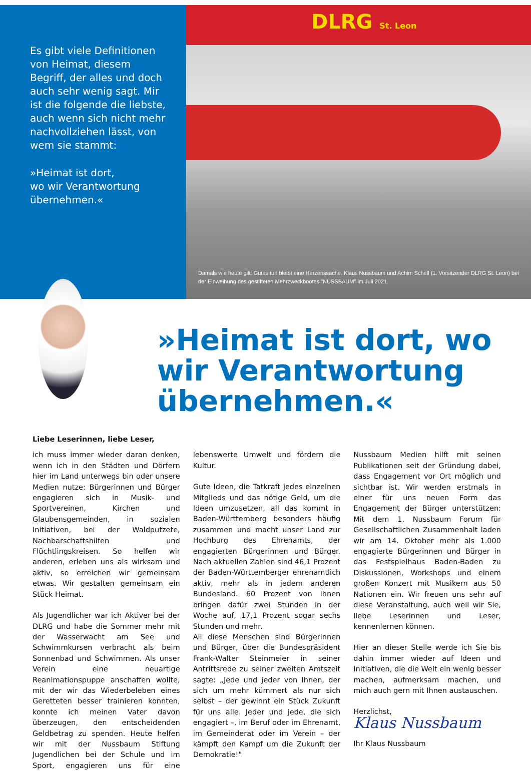Es gibt viele Definitionen von Heimat, diesem Begriff, der alles und doch auch sehr wenig sagt. Mir ist die folgende die liebste, auch wenn sich nicht mehr nachvollziehen lässt, von wem sie stammt:
»Heimat ist dort,
wo wir Verantwortung
übernehmen.«
DLRG St. Leon
Damals wie heute gilt: Gutes tun bleibt eine Herzenssache. Klaus Nussbaum und Achim Schell (1. Vorsitzender DLRG St. Leon) bei der Einweihung des gestifteten Mehrzweckbootes "NUSSBAUM" im Juli 2021.
»Heimat ist dort, wo wir Verantwortung übernehmen.«
Liebe Leserinnen, liebe Leser,
ich muss immer wieder daran denken, wenn ich in den Städten und Dörfern hier im Land unterwegs bin oder unsere Medien nutze: Bürgerinnen und Bürger engagieren sich in Musik- und Sportvereinen, Kirchen und Glaubensgemeinden, in sozialen Initiativen, bei der Waldputzete, Nachbarschaftshilfen und Flüchtlingskreisen. So helfen wir anderen, erleben uns als wirksam und aktiv, so erreichen wir gemeinsam etwas. Wir gestalten gemeinsam ein Stück Heimat.
Als Jugendlicher war ich Aktiver bei der DLRG und habe die Sommer mehr mit der Wasserwacht am See und Schwimmkursen verbracht als beim Sonnenbad und Schwimmen. Als unser Verein eine neuartige Reanimationspuppe anschaffen wollte, mit der wir das Wiederbeleben eines Geretteten besser trainieren konnten, konnte ich meinen Vater davon überzeugen, den entscheidenden Geldbetrag zu spenden. Heute helfen wir mit der Nussbaum Stiftung Jugendlichen bei der Schule und im Sport, engagieren uns für eine lebenswerte Umwelt und fördern die Kultur.
Gute Ideen, die Tatkraft jedes einzelnen Mitglieds und das nötige Geld, um die Ideen umzusetzen, all das kommt in Baden-Württemberg besonders häufig zusammen und macht unser Land zur Hochburg des Ehrenamts, der engagierten Bürgerinnen und Bürger. Nach aktuellen Zahlen sind 46,1 Prozent der Baden-Württemberger ehrenamtlich aktiv, mehr als in jedem anderen Bundesland. 60 Prozent von ihnen bringen dafür zwei Stunden in der Woche auf, 17,1 Prozent sogar sechs Stunden und mehr.
All diese Menschen sind Bürgerinnen und Bürger, über die Bundespräsident Frank-Walter Steinmeier in seiner Antrittsrede zu seiner zweiten Amtszeit sagte: „Jede und jeder von Ihnen, der sich um mehr kümmert als nur sich selbst – der gewinnt ein Stück Zukunft für uns alle. Jeder und jede, die sich engagiert –, im Beruf oder im Ehrenamt, im Gemeinderat oder im Verein – der kämpft den Kampf um die Zukunft der Demokratie!"
Nussbaum Medien hilft mit seinen Publikationen seit der Gründung dabei, dass Engagement vor Ort möglich und sichtbar ist. Wir werden erstmals in einer für uns neuen Form das Engagement der Bürger unterstützen: Mit dem 1. Nussbaum Forum für Gesellschaftlichen Zusammenhalt laden wir am 14. Oktober mehr als 1.000 engagierte Bürgerinnen und Bürger in das Festspielhaus Baden-Baden zu Diskussionen, Workshops und einem großen Konzert mit Musikern aus 50 Nationen ein. Wir freuen uns sehr auf diese Veranstaltung, auch weil wir Sie, liebe Leserinnen und Leser, kennenlernen können.
Hier an dieser Stelle werde ich Sie bis dahin immer wieder auf Ideen und Initiativen, die die Welt ein wenig besser machen, aufmerksam machen, und mich auch gern mit Ihnen austauschen.
Herzlichst,
Klaus Nussbaum
Ihr Klaus Nussbaum